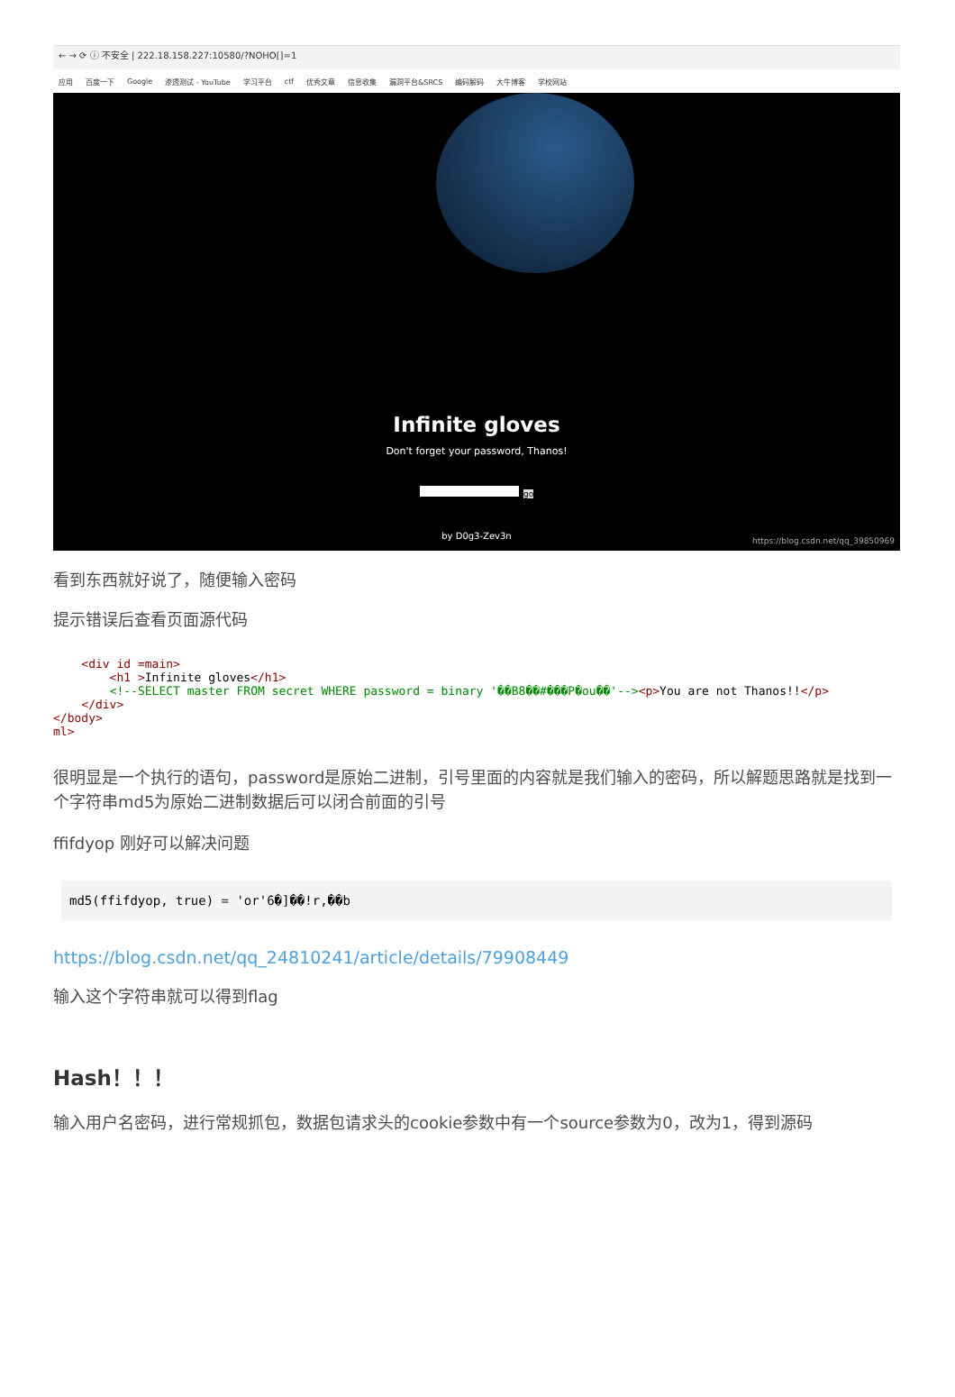← → ⟳ ⓘ 不安全 | 222.18.158.227:10580/?NOHO[]=1
应用 百度一下 Google 渗透测试 - YouTube 学习平台 ctf 优秀文章 信息收集 漏洞平台&SRCS 编码解码 大牛博客 学校网站
Infinite gloves
Don't forget your password, Thanos!
go
by D0g3-Zev3n
https://blog.csdn.net/qq_39850969
看到东西就好说了，随便输入密码
提示错误后查看页面源代码
    <div id =main>
        <h1 >Infinite gloves</h1>
        <!--SELECT master FROM secret WHERE password = binary '��B8��#���P�ou��'--><p>You are not Thanos!!</p>
    </div>
</body>
ml>
很明显是一个执行的语句，password是原始二进制，引号里面的内容就是我们输入的密码，所以解题思路就是找到一个字符串md5为原始二进制数据后可以闭合前面的引号
ffifdyop 刚好可以解决问题
md5(ffifdyop, true) = 'or'6�]��!r,��b
https://blog.csdn.net/qq_24810241/article/details/79908449
输入这个字符串就可以得到flag
Hash！！！
输入用户名密码，进行常规抓包，数据包请求头的cookie参数中有一个source参数为0，改为1，得到源码